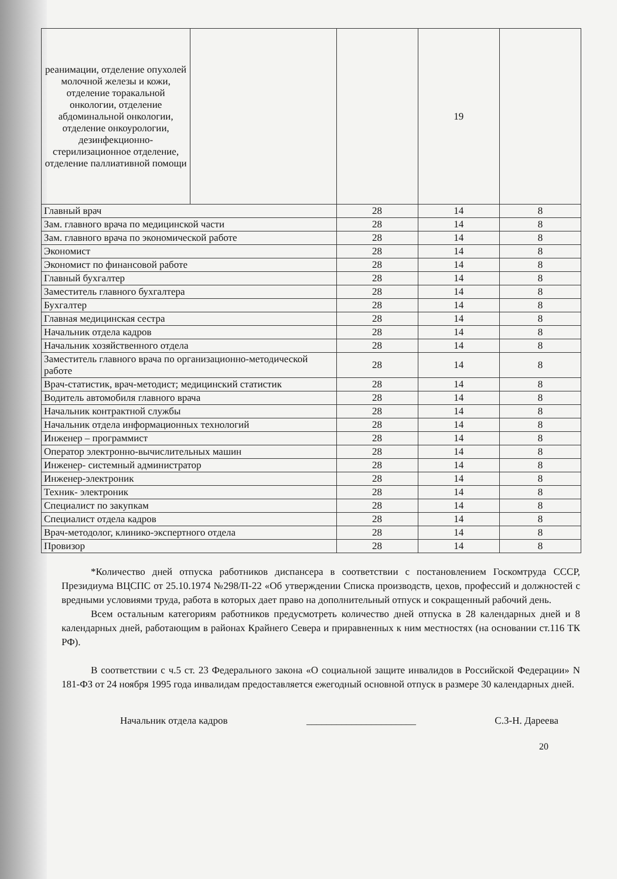| реанимации, отделение опухолей молочной железы и кожи, отделение торакальной онкологии, отделение абдоминальной онкологии, отделение онкоурологии, дезинфекционно-стерилизационное отделение, отделение паллиативной помощи | | | 19 | |
| Главный врач | | 28 | 14 | 8 |
| Зам. главного врача по медицинской части | | 28 | 14 | 8 |
| Зам. главного врача по экономической работе | | 28 | 14 | 8 |
| Экономист | | 28 | 14 | 8 |
| Экономист по финансовой работе | | 28 | 14 | 8 |
| Главный бухгалтер | | 28 | 14 | 8 |
| Заместитель главного бухгалтера | | 28 | 14 | 8 |
| Бухгалтер | | 28 | 14 | 8 |
| Главная медицинская сестра | | 28 | 14 | 8 |
| Начальник отдела кадров | | 28 | 14 | 8 |
| Начальник хозяйственного отдела | | 28 | 14 | 8 |
| Заместитель главного врача по организационно-методической работе | | 28 | 14 | 8 |
| Врач-статистик, врач-методист; медицинский статистик | | 28 | 14 | 8 |
| Водитель автомобиля главного врача | | 28 | 14 | 8 |
| Начальник контрактной службы | | 28 | 14 | 8 |
| Начальник отдела информационных технологий | | 28 | 14 | 8 |
| Инженер – программист | | 28 | 14 | 8 |
| Оператор электронно-вычислительных машин | | 28 | 14 | 8 |
| Инженер- системный администратор | | 28 | 14 | 8 |
| Инженер-электроник | | 28 | 14 | 8 |
| Техник- электроник | | 28 | 14 | 8 |
| Специалист по закупкам | | 28 | 14 | 8 |
| Специалист отдела кадров | | 28 | 14 | 8 |
| Врач-методолог, клинико-экспертного отдела | | 28 | 14 | 8 |
| Провизор | | 28 | 14 | 8 |
*Количество дней отпуска работников диспансера в соответствии с постановлением Госкомтруда СССР, Президиума ВЦСПС от 25.10.1974 №298/П-22 «Об утверждении Списка производств, цехов, профессий и должностей с вредными условиями труда, работа в которых дает право на дополнительный отпуск и сокращенный рабочий день.
Всем остальным категориям работников предусмотреть количество дней отпуска в 28 календарных дней и 8 календарных дней, работающим в районах Крайнего Севера и приравненных к ним местностях (на основании ст.116 ТК РФ).
В соответствии с ч.5 ст. 23 Федерального закона «О социальной защите инвалидов в Российской Федерации» N 181-ФЗ от 24 ноября 1995 года инвалидам предоставляется ежегодный основной отпуск в размере 30 календарных дней.
Начальник отдела кадров ______________________ С.З-Н. Дареева
20